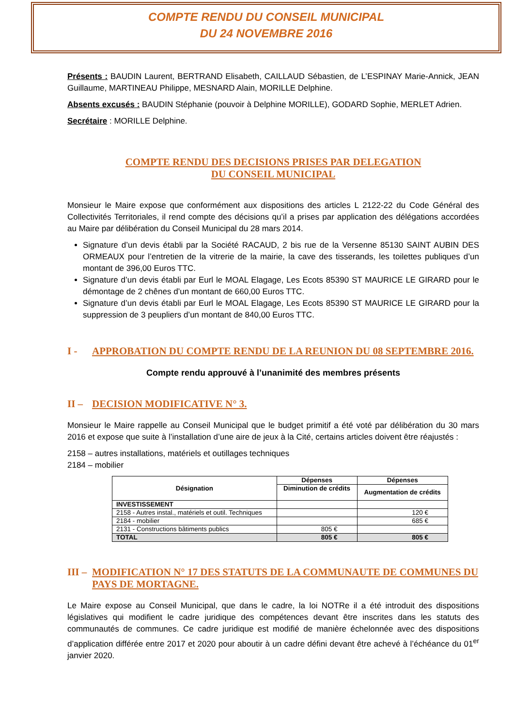COMPTE RENDU DU CONSEIL MUNICIPAL
DU 24 NOVEMBRE 2016
Présents : BAUDIN Laurent, BERTRAND Elisabeth, CAILLAUD Sébastien, de L’ESPINAY Marie-Annick, JEAN Guillaume, MARTINEAU Philippe, MESNARD Alain, MORILLE Delphine.
Absents excusés : BAUDIN Stéphanie (pouvoir à Delphine MORILLE), GODARD Sophie, MERLET Adrien.
Secrétaire : MORILLE Delphine.
COMPTE RENDU DES DECISIONS PRISES PAR DELEGATION
DU CONSEIL MUNICIPAL
Monsieur le Maire expose que conformément aux dispositions des articles L 2122-22 du Code Général des Collectivités Territoriales, il rend compte des décisions qu’il a prises par application des délégations accordées au Maire par délibération du Conseil Municipal du 28 mars 2014.
Signature d’un devis établi par la Société RACAUD, 2 bis rue de la Versenne 85130 SAINT AUBIN DES ORMEAUX pour l’entretien de la vitrerie de la mairie, la cave des tisserands, les toilettes publiques d’un montant de 396,00 Euros TTC.
Signature d’un devis établi par Eurl le MOAL Elagage, Les Ecots 85390 ST MAURICE LE GIRARD pour le démontage de 2 chênes d’un montant de 660,00 Euros TTC.
Signature d’un devis établi par Eurl le MOAL Elagage, Les Ecots 85390 ST MAURICE LE GIRARD pour la suppression de 3 peupliers d’un montant de 840,00 Euros TTC.
I - APPROBATION DU COMPTE RENDU DE LA REUNION DU 08 SEPTEMBRE 2016.
Compte rendu approuvé à l’unanimité des membres présents
II – DECISION MODIFICATIVE N° 3.
Monsieur le Maire rappelle au Conseil Municipal que le budget primitif a été voté par délibération du 30 mars 2016 et expose que suite à l’installation d’une aire de jeux à la Cité, certains articles doivent être réajustés :
2158 – autres installations, matériels et outillages techniques
2184 – mobilier
| Désignation | Dépenses | Dépenses |
| --- | --- | --- |
| | Diminution de crédits | Augmentation de crédits |
| INVESTISSEMENT | | |
| 2158 - Autres instal., matériels et outil. Techniques | | 120 € |
| 2184 - mobilier | | 685 € |
| 2131 - Constructions bâtiments publics | 805 € | |
| TOTAL | 805 € | 805 € |
III – MODIFICATION N° 17 DES STATUTS DE LA COMMUNAUTE DE COMMUNES DU PAYS DE MORTAGNE.
Le Maire expose au Conseil Municipal, que dans le cadre, la loi NOTRe il a été introduit des dispositions législatives qui modifient le cadre juridique des compétences devant être inscrites dans les statuts des communautés de communes. Ce cadre juridique est modifié de manière échelonnée avec des dispositions d’application différée entre 2017 et 2020 pour aboutir à un cadre défini devant être achevé à l’échéance du 01<sup>er</sup> janvier 2020.